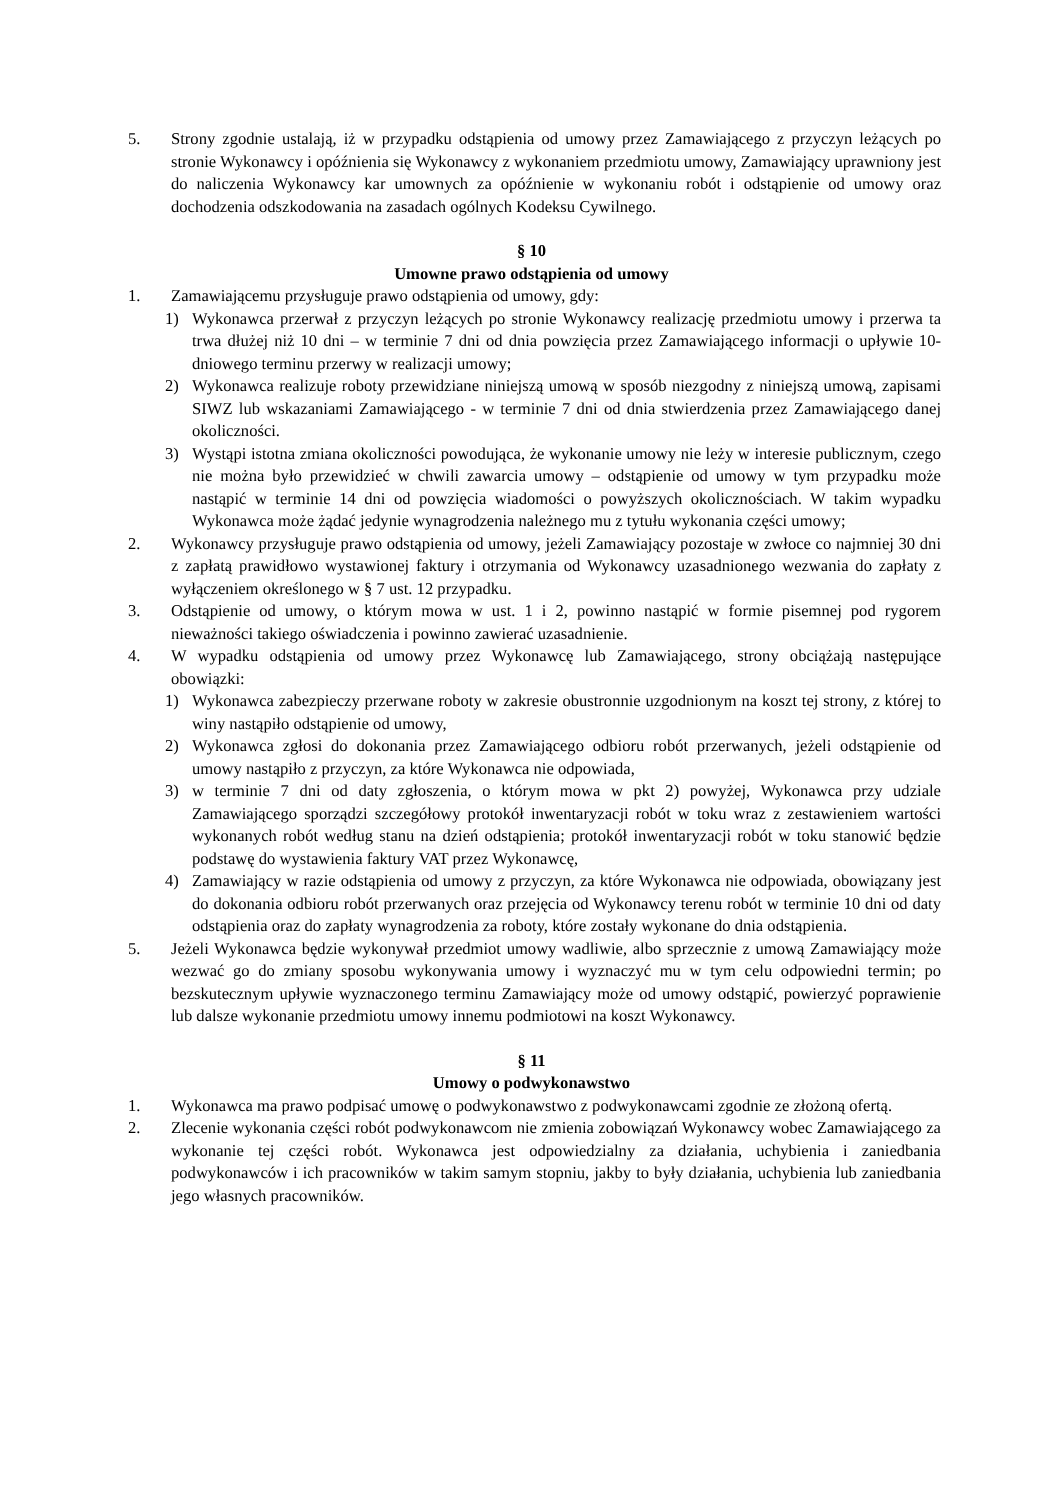5. Strony zgodnie ustalają, iż w przypadku odstąpienia od umowy przez Zamawiającego z przyczyn leżących po stronie Wykonawcy i opóźnienia się Wykonawcy z wykonaniem przedmiotu umowy, Zamawiający uprawniony jest do naliczenia Wykonawcy kar umownych za opóźnienie w wykonaniu robót i odstąpienie od umowy oraz dochodzenia odszkodowania na zasadach ogólnych Kodeksu Cywilnego.
§ 10
Umowne prawo odstąpienia od umowy
1. Zamawiającemu przysługuje prawo odstąpienia od umowy, gdy:
1) Wykonawca przerwał z przyczyn leżących po stronie Wykonawcy realizację przedmiotu umowy i przerwa ta trwa dłużej niż 10 dni – w terminie 7 dni od dnia powzięcia przez Zamawiającego informacji o upływie 10- dniowego terminu przerwy w realizacji umowy;
2) Wykonawca realizuje roboty przewidziane niniejszą umową w sposób niezgodny z niniejszą umową, zapisami SIWZ lub wskazaniami Zamawiającego - w terminie 7 dni od dnia stwierdzenia przez Zamawiającego danej okoliczności.
3) Wystąpi istotna zmiana okoliczności powodująca, że wykonanie umowy nie leży w interesie publicznym, czego nie można było przewidzieć w chwili zawarcia umowy – odstąpienie od umowy w tym przypadku może nastąpić w terminie 14 dni od powzięcia wiadomości o powyższych okolicznościach. W takim wypadku Wykonawca może żądać jedynie wynagrodzenia należnego mu z tytułu wykonania części umowy;
2. Wykonawcy przysługuje prawo odstąpienia od umowy, jeżeli Zamawiający pozostaje w zwłoce co najmniej 30 dni z zapłatą prawidłowo wystawionej faktury i otrzymania od Wykonawcy uzasadnionego wezwania do zapłaty z wyłączeniem określonego w § 7 ust. 12 przypadku.
3. Odstąpienie od umowy, o którym mowa w ust. 1 i 2, powinno nastąpić w formie pisemnej pod rygorem nieważności takiego oświadczenia i powinno zawierać uzasadnienie.
4. W wypadku odstąpienia od umowy przez Wykonawcę lub Zamawiającego, strony obciążają następujące obowiązki:
1) Wykonawca zabezpieczy przerwane roboty w zakresie obustronnie uzgodnionym na koszt tej strony, z której to winy nastąpiło odstąpienie od umowy,
2) Wykonawca zgłosi do dokonania przez Zamawiającego odbioru robót przerwanych, jeżeli odstąpienie od umowy nastąpiło z przyczyn, za które Wykonawca nie odpowiada,
3) w terminie 7 dni od daty zgłoszenia, o którym mowa w pkt 2) powyżej, Wykonawca przy udziale Zamawiającego sporządzi szczegółowy protokół inwentaryzacji robót w toku wraz z zestawieniem wartości wykonanych robót według stanu na dzień odstąpienia; protokół inwentaryzacji robót w toku stanowić będzie podstawę do wystawienia faktury VAT przez Wykonawcę,
4) Zamawiający w razie odstąpienia od umowy z przyczyn, za które Wykonawca nie odpowiada, obowiązany jest do dokonania odbioru robót przerwanych oraz przejęcia od Wykonawcy terenu robót w terminie 10 dni od daty odstąpienia oraz do zapłaty wynagrodzenia za roboty, które zostały wykonane do dnia odstąpienia.
5. Jeżeli Wykonawca będzie wykonywał przedmiot umowy wadliwie, albo sprzecznie z umową Zamawiający może wezwać go do zmiany sposobu wykonywania umowy i wyznaczyć mu w tym celu odpowiedni termin; po bezskutecznym upływie wyznaczonego terminu Zamawiający może od umowy odstąpić, powierzyć poprawienie lub dalsze wykonanie przedmiotu umowy innemu podmiotowi na koszt Wykonawcy.
§ 11
Umowy o podwykonawstwo
1. Wykonawca ma prawo podpisać umowę o podwykonawstwo z podwykonawcami zgodnie ze złożoną ofertą.
2. Zlecenie wykonania części robót podwykonawcom nie zmienia zobowiązań Wykonawcy wobec Zamawiającego za wykonanie tej części robót. Wykonawca jest odpowiedzialny za działania, uchybienia i zaniedbania podwykonawców i ich pracowników w takim samym stopniu, jakby to były działania, uchybienia lub zaniedbania jego własnych pracowników.